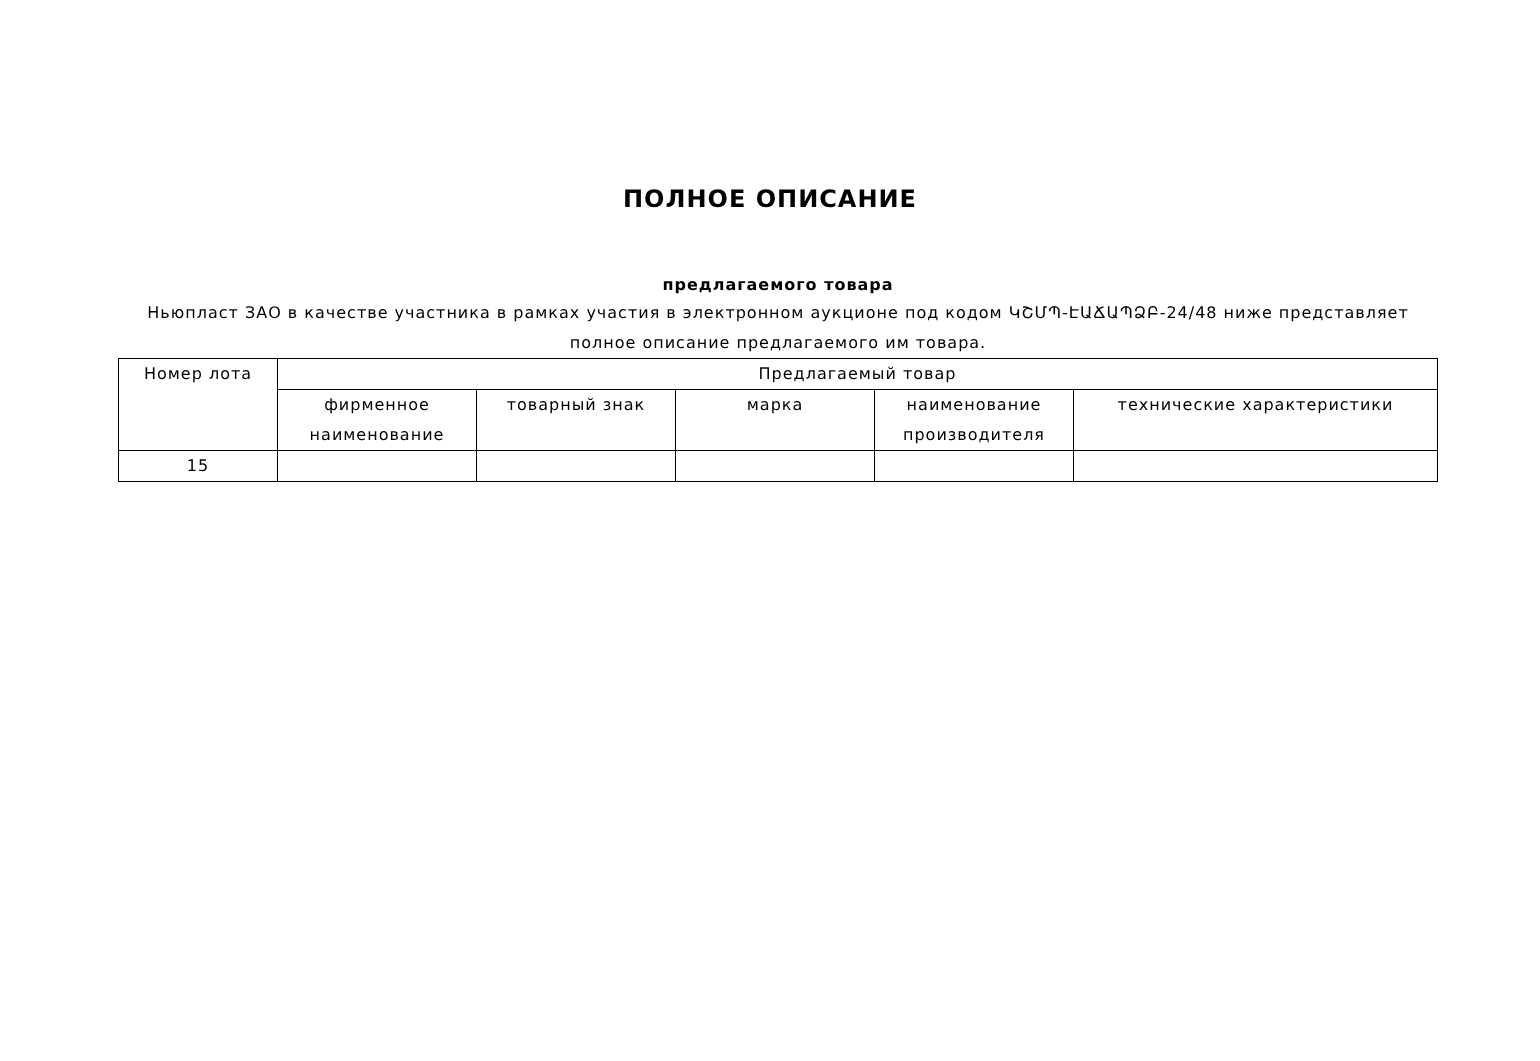ПОЛНОЕ ОПИСАНИЕ
предлагаемого товара
Ньюпласт ЗАО в качестве участника в рамках участия в электронном аукционе под кодом ԿՇՄՊ-ԷԱՃԱՊՁԲ-24/48 ниже представляет полное описание предлагаемого им товара.
| Номер лота | Предлагаемый товар | | | | |
| --- | --- | --- | --- | --- | --- |
| | фирменное наименование | товарный знак | марка | наименование производителя | технические характеристики |
| 15 | | | | | |